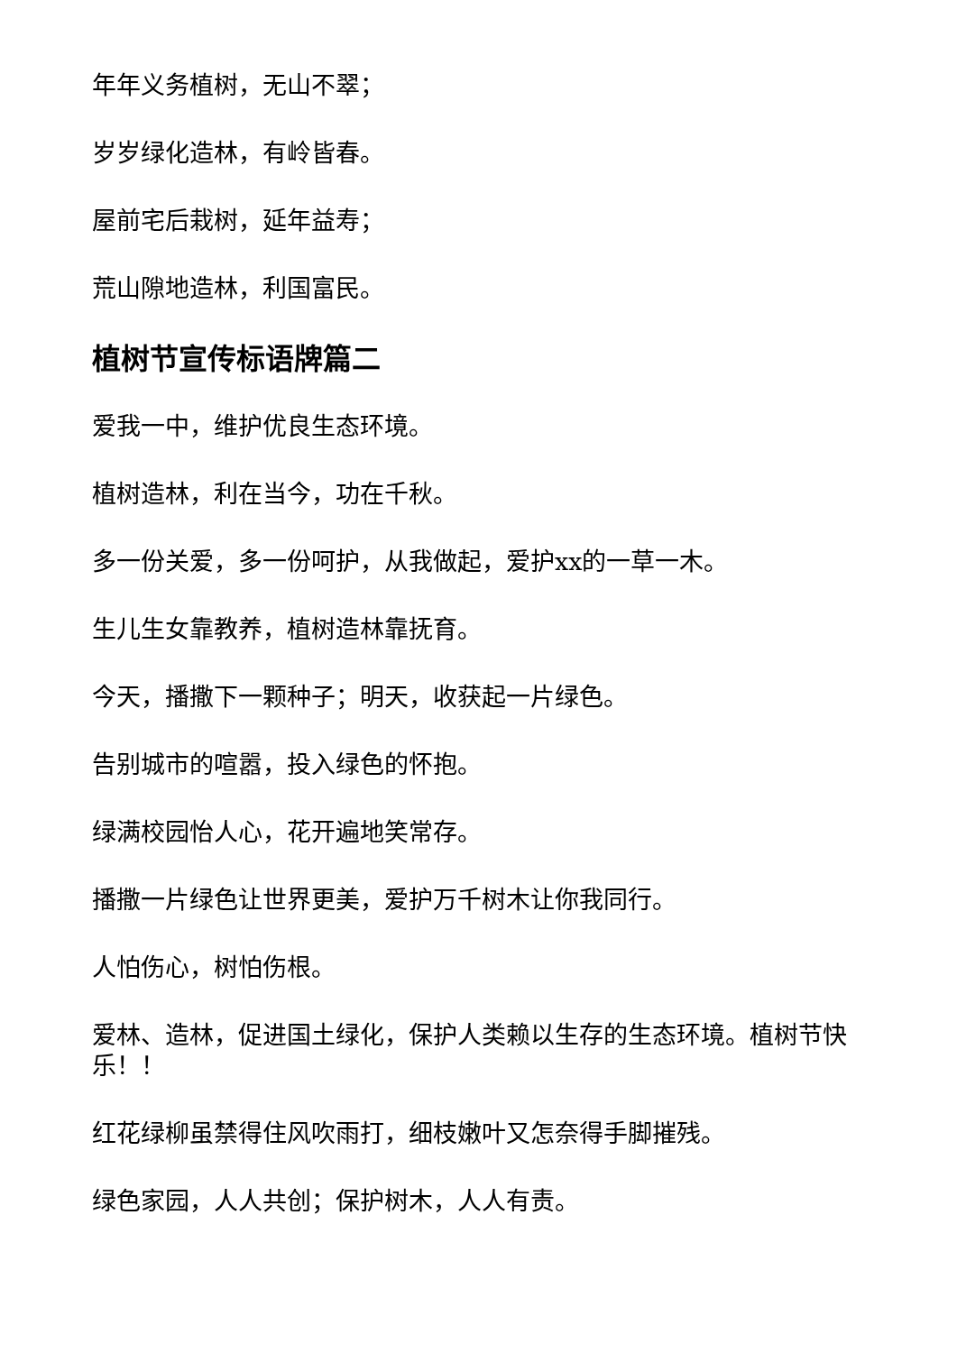年年义务植树，无山不翠；
岁岁绿化造林，有岭皆春。
屋前宅后栽树，延年益寿；
荒山隙地造林，利国富民。
植树节宣传标语牌篇二
爱我一中，维护优良生态环境。
植树造林，利在当今，功在千秋。
多一份关爱，多一份呵护，从我做起，爱护xx的一草一木。
生儿生女靠教养，植树造林靠抚育。
今天，播撒下一颗种子；明天，收获起一片绿色。
告别城市的喧嚣，投入绿色的怀抱。
绿满校园怡人心，花开遍地笑常存。
播撒一片绿色让世界更美，爱护万千树木让你我同行。
人怕伤心，树怕伤根。
爱林、造林，促进国土绿化，保护人类赖以生存的生态环境。植树节快乐！！
红花绿柳虽禁得住风吹雨打，细枝嫩叶又怎奈得手脚摧残。
绿色家园，人人共创；保护树木，人人有责。